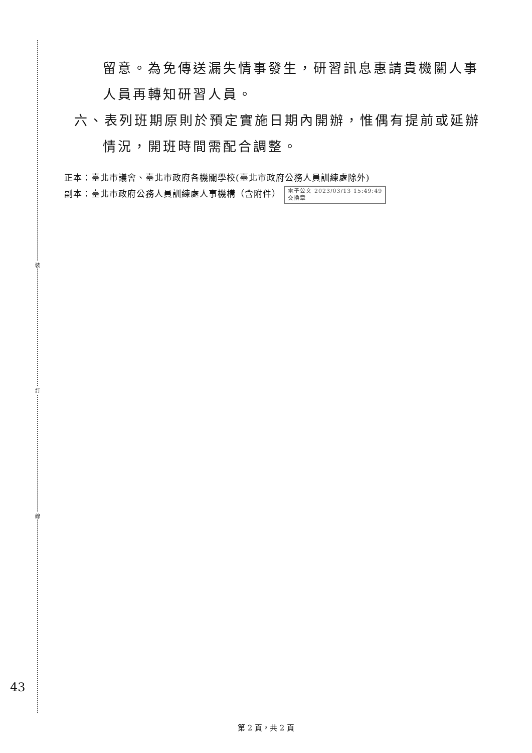裝
訂
線
留意。為免傳送漏失情事發生，研習訊息惠請貴機關人事
人員再轉知研習人員。
六、表列班期原則於預定實施日期內開辦，惟偶有提前或延辦
情況，開班時間需配合調整。
正本：臺北市議會、臺北市政府各機關學校(臺北市政府公務人員訓練處除外)
副本：臺北市政府公務人員訓練處人事機構（含附件） 電子公文 2023/03/13 15:49:49
交換章
43
第 2 頁，共 2 頁